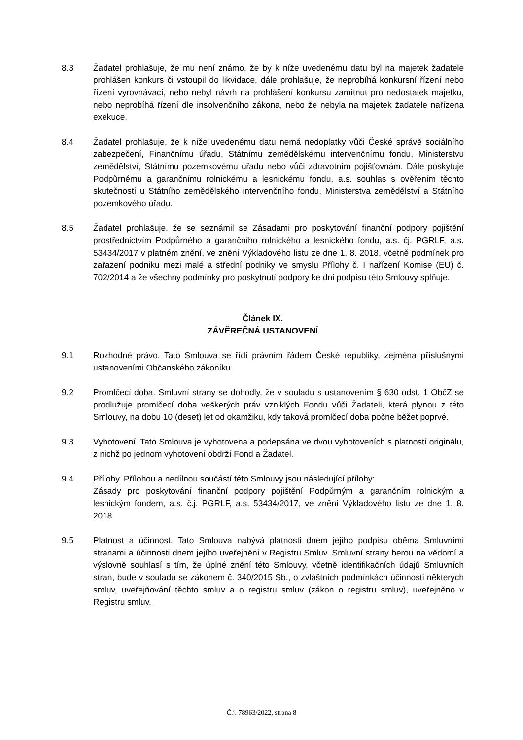8.3 Žadatel prohlašuje, že mu není známo, že by k níže uvedenému datu byl na majetek žadatele prohlášen konkurs či vstoupil do likvidace, dále prohlašuje, že neprobíhá konkursní řízení nebo řízení vyrovnávací, nebo nebyl návrh na prohlášení konkursu zamítnut pro nedostatek majetku, nebo neprobíhá řízení dle insolvenčního zákona, nebo že nebyla na majetek žadatele nařízena exekuce.
8.4 Žadatel prohlašuje, že k níže uvedenému datu nemá nedoplatky vůči České správě sociálního zabezpečení, Finančnímu úřadu, Státnímu zemědělskému intervenčnímu fondu, Ministerstvu zemědělství, Státnímu pozemkovému úřadu nebo vůči zdravotním pojišťovnám. Dále poskytuje Podpůrnému a garančnímu rolnickému a lesnickému fondu, a.s. souhlas s ověřením těchto skutečností u Státního zemědělského intervenčního fondu, Ministerstva zemědělství a Státního pozemkového úřadu.
8.5 Žadatel prohlašuje, že se seznámil se Zásadami pro poskytování finanční podpory pojištění prostřednictvím Podpůrného a garančního rolnického a lesnického fondu, a.s. čj. PGRLF, a.s. 53434/2017 v platném znění, ve znění Výkladového listu ze dne 1. 8. 2018, včetně podmínek pro zařazení podniku mezi malé a střední podniky ve smyslu Přílohy č. I nařízení Komise (EU) č. 702/2014 a že všechny podmínky pro poskytnutí podpory ke dni podpisu této Smlouvy splňuje.
Článek IX.
ZÁVĚREČNÁ USTANOVENÍ
9.1 Rozhodné právo. Tato Smlouva se řídí právním řádem České republiky, zejména příslušnými ustanoveními Občanského zákoníku.
9.2 Promlčecí doba. Smluvní strany se dohodly, že v souladu s ustanovením § 630 odst. 1 ObčZ se prodlužuje promlčecí doba veškerých práv vzniklých Fondu vůči Žadateli, která plynou z této Smlouvy, na dobu 10 (deset) let od okamžiku, kdy taková promlčecí doba počne běžet poprvé.
9.3 Vyhotovení. Tato Smlouva je vyhotovena a podepsána ve dvou vyhotoveních s platností originálu, z nichž po jednom vyhotovení obdrží Fond a Žadatel.
9.4 Přílohy. Přílohou a nedílnou součástí této Smlouvy jsou následující přílohy:
Zásady pro poskytování finanční podpory pojištění Podpůrným a garančním rolnickým a lesnickým fondem, a.s. č.j. PGRLF, a.s. 53434/2017, ve znění Výkladového listu ze dne 1. 8. 2018.
9.5 Platnost a účinnost. Tato Smlouva nabývá platnosti dnem jejího podpisu oběma Smluvními stranami a účinnosti dnem jejího uveřejnění v Registru Smluv. Smluvní strany berou na vědomí a výslovně souhlasí s tím, že úplné znění této Smlouvy, včetně identifikačních údajů Smluvních stran, bude v souladu se zákonem č. 340/2015 Sb., o zvláštních podmínkách účinnosti některých smluv, uveřejňování těchto smluv a o registru smluv (zákon o registru smluv), uveřejněno v Registru smluv.
Č.j. 78963/2022, strana 8